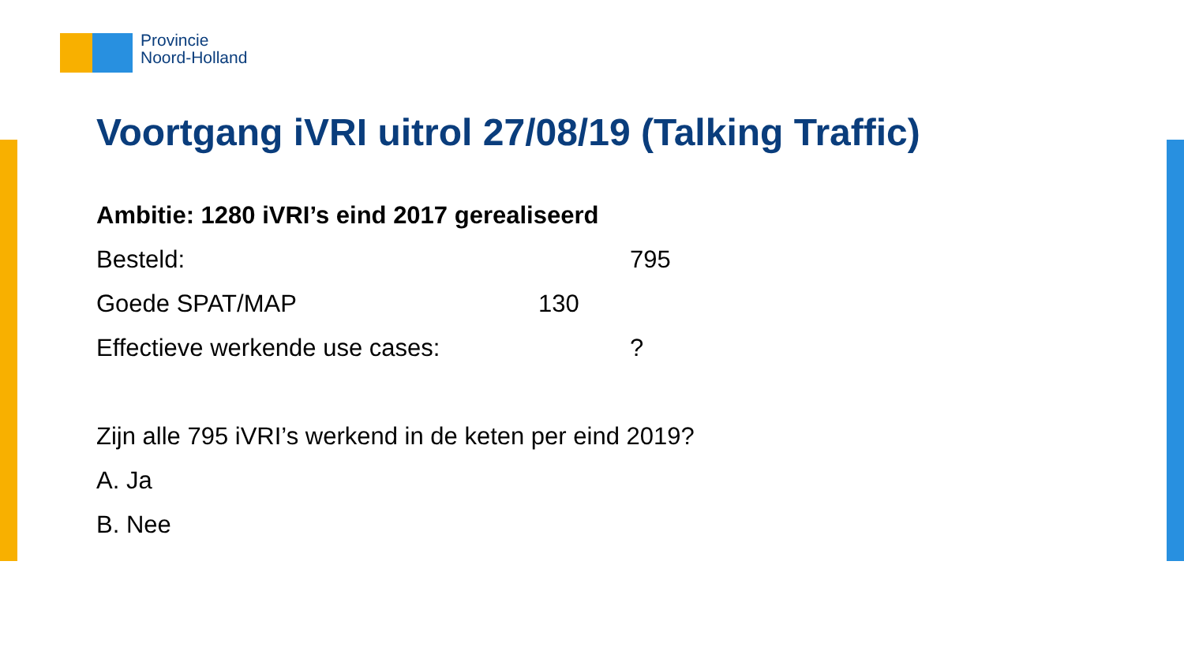Provincie
Noord-Holland
Voortgang iVRI uitrol 27/08/19 (Talking Traffic)
Ambitie: 1280 iVRI’s eind 2017 gerealiseerd
Besteld: 795
Goede SPAT/MAP 130
Effectieve werkende use cases: ?
Zijn alle 795 iVRI’s werkend in de keten per eind 2019?
A. Ja
B. Nee